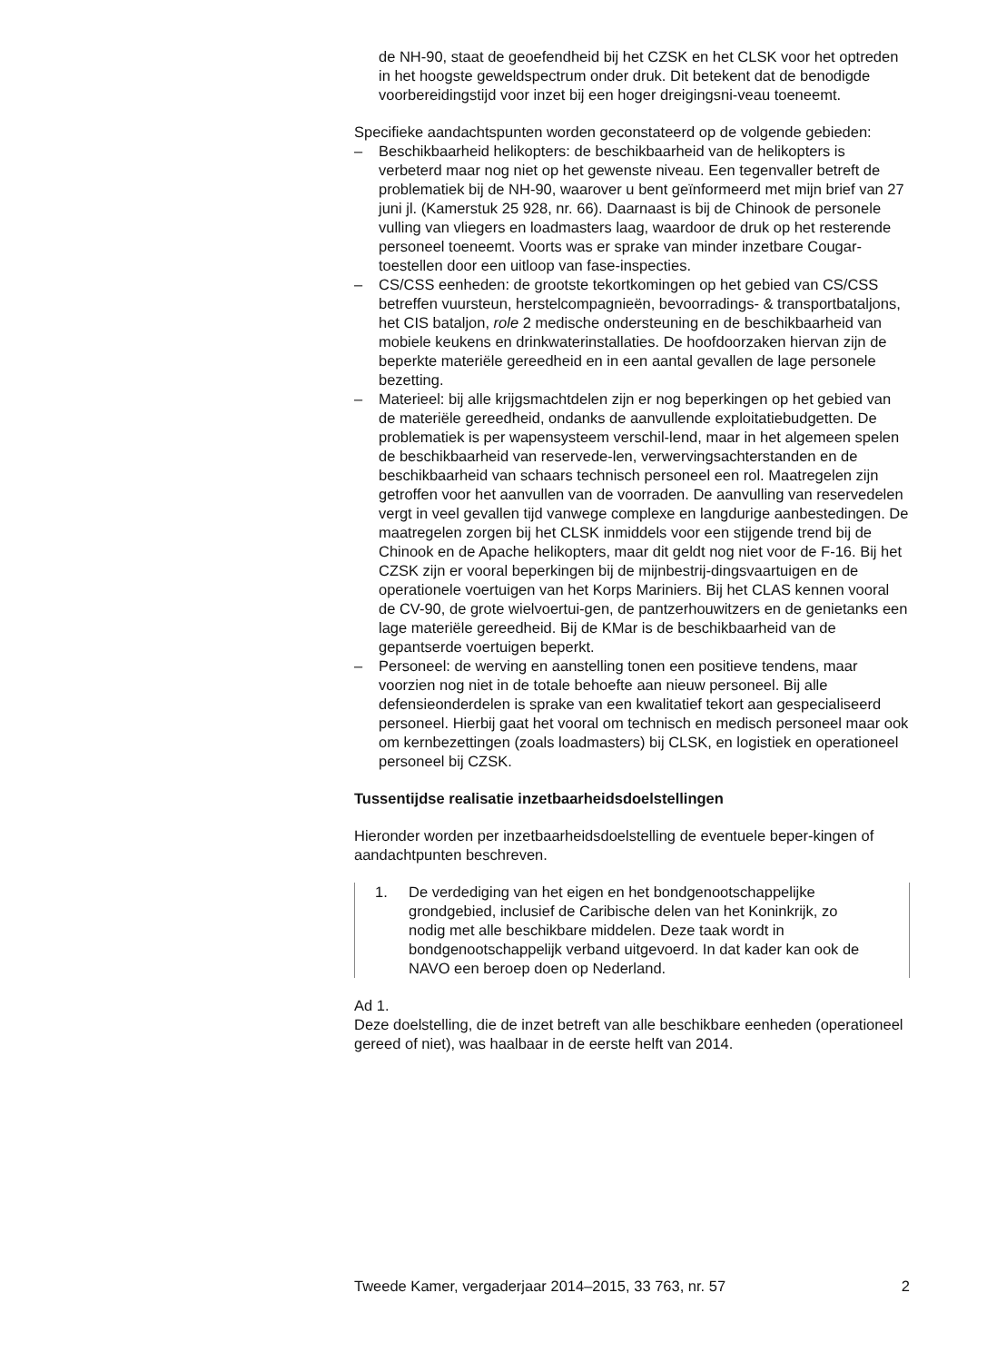de NH-90, staat de geoefendheid bij het CZSK en het CLSK voor het optreden in het hoogste geweldspectrum onder druk. Dit betekent dat de benodigde voorbereidingstijd voor inzet bij een hoger dreigingsni-veau toeneemt.
Specifieke aandachtspunten worden geconstateerd op de volgende gebieden:
– Beschikbaarheid helikopters: de beschikbaarheid van de helikopters is verbeterd maar nog niet op het gewenste niveau. Een tegenvaller betreft de problematiek bij de NH-90, waarover u bent geïnformeerd met mijn brief van 27 juni jl. (Kamerstuk 25 928, nr. 66). Daarnaast is bij de Chinook de personele vulling van vliegers en loadmasters laag, waardoor de druk op het resterende personeel toeneemt. Voorts was er sprake van minder inzetbare Cougar-toestellen door een uitloop van fase-inspecties.
– CS/CSS eenheden: de grootste tekortkomingen op het gebied van CS/CSS betreffen vuursteun, herstelcompagnieën, bevoorradings- & transportbataljons, het CIS bataljon, role 2 medische ondersteuning en de beschikbaarheid van mobiele keukens en drinkwaterinstallaties. De hoofdoorzaken hiervan zijn de beperkte materiële gereedheid en in een aantal gevallen de lage personele bezetting.
– Materieel: bij alle krijgsmachtdelen zijn er nog beperkingen op het gebied van de materiële gereedheid, ondanks de aanvullende exploitatiebudgetten. De problematiek is per wapensysteem verschil-lend, maar in het algemeen spelen de beschikbaarheid van reservede-len, verwervingsachterstanden en de beschikbaarheid van schaars technisch personeel een rol. Maatregelen zijn getroffen voor het aanvullen van de voorraden. De aanvulling van reservedelen vergt in veel gevallen tijd vanwege complexe en langdurige aanbestedingen. De maatregelen zorgen bij het CLSK inmiddels voor een stijgende trend bij de Chinook en de Apache helikopters, maar dit geldt nog niet voor de F-16. Bij het CZSK zijn er vooral beperkingen bij de mijnbestrij-dingsvaartuigen en de operationele voertuigen van het Korps Mariniers. Bij het CLAS kennen vooral de CV-90, de grote wielvoertui-gen, de pantzerhouwitzers en de genietanks een lage materiële gereedheid. Bij de KMar is de beschikbaarheid van de gepantserde voertuigen beperkt.
– Personeel: de werving en aanstelling tonen een positieve tendens, maar voorzien nog niet in de totale behoefte aan nieuw personeel. Bij alle defensieonderdelen is sprake van een kwalitatief tekort aan gespecialiseerd personeel. Hierbij gaat het vooral om technisch en medisch personeel maar ook om kernbezettingen (zoals loadmasters) bij CLSK, en logistiek en operationeel personeel bij CZSK.
Tussentijdse realisatie inzetbaarheidsdoelstellingen
Hieronder worden per inzetbaarheidsdoelstelling de eventuele beper-kingen of aandachtpunten beschreven.
1. De verdediging van het eigen en het bondgenootschappelijke grondgebied, inclusief de Caribische delen van het Koninkrijk, zo nodig met alle beschikbare middelen. Deze taak wordt in bondgenootschappelijk verband uitgevoerd. In dat kader kan ook de NAVO een beroep doen op Nederland.
Ad 1.
Deze doelstelling, die de inzet betreft van alle beschikbare eenheden (operationeel gereed of niet), was haalbaar in de eerste helft van 2014.
Tweede Kamer, vergaderjaar 2014–2015, 33 763, nr. 57 2